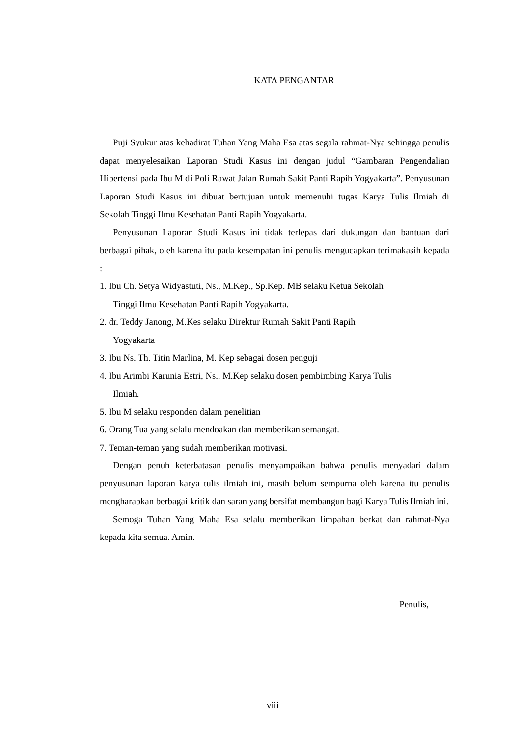KATA PENGANTAR
Puji Syukur atas kehadirat Tuhan Yang Maha Esa atas segala rahmat-Nya sehingga penulis dapat menyelesaikan Laporan Studi Kasus ini dengan judul “Gambaran Pengendalian Hipertensi pada Ibu M di Poli Rawat Jalan Rumah Sakit Panti Rapih Yogyakarta”. Penyusunan Laporan Studi Kasus ini dibuat bertujuan untuk memenuhi tugas Karya Tulis Ilmiah di Sekolah Tinggi Ilmu Kesehatan Panti Rapih Yogyakarta.
Penyusunan Laporan Studi Kasus ini tidak terlepas dari dukungan dan bantuan dari berbagai pihak, oleh karena itu pada kesempatan ini penulis mengucapkan terimakasih kepada :
1. Ibu Ch. Setya Widyastuti, Ns., M.Kep., Sp.Kep. MB selaku Ketua Sekolah
Tinggi Ilmu Kesehatan Panti Rapih Yogyakarta.
2. dr. Teddy Janong, M.Kes selaku Direktur Rumah Sakit Panti Rapih
Yogyakarta
3. Ibu Ns. Th. Titin Marlina, M. Kep sebagai dosen penguji
4. Ibu Arimbi Karunia Estri, Ns., M.Kep selaku dosen pembimbing Karya Tulis
Ilmiah.
5. Ibu M selaku responden dalam penelitian
6. Orang Tua yang selalu mendoakan dan memberikan semangat.
7. Teman-teman yang sudah memberikan motivasi.
Dengan penuh keterbatasan penulis menyampaikan bahwa penulis menyadari dalam penyusunan laporan karya tulis ilmiah ini, masih belum sempurna oleh karena itu penulis mengharapkan berbagai kritik dan saran yang bersifat membangun bagi Karya Tulis Ilmiah ini.
Semoga Tuhan Yang Maha Esa selalu memberikan limpahan berkat dan rahmat-Nya kepada kita semua. Amin.
Penulis,
viii